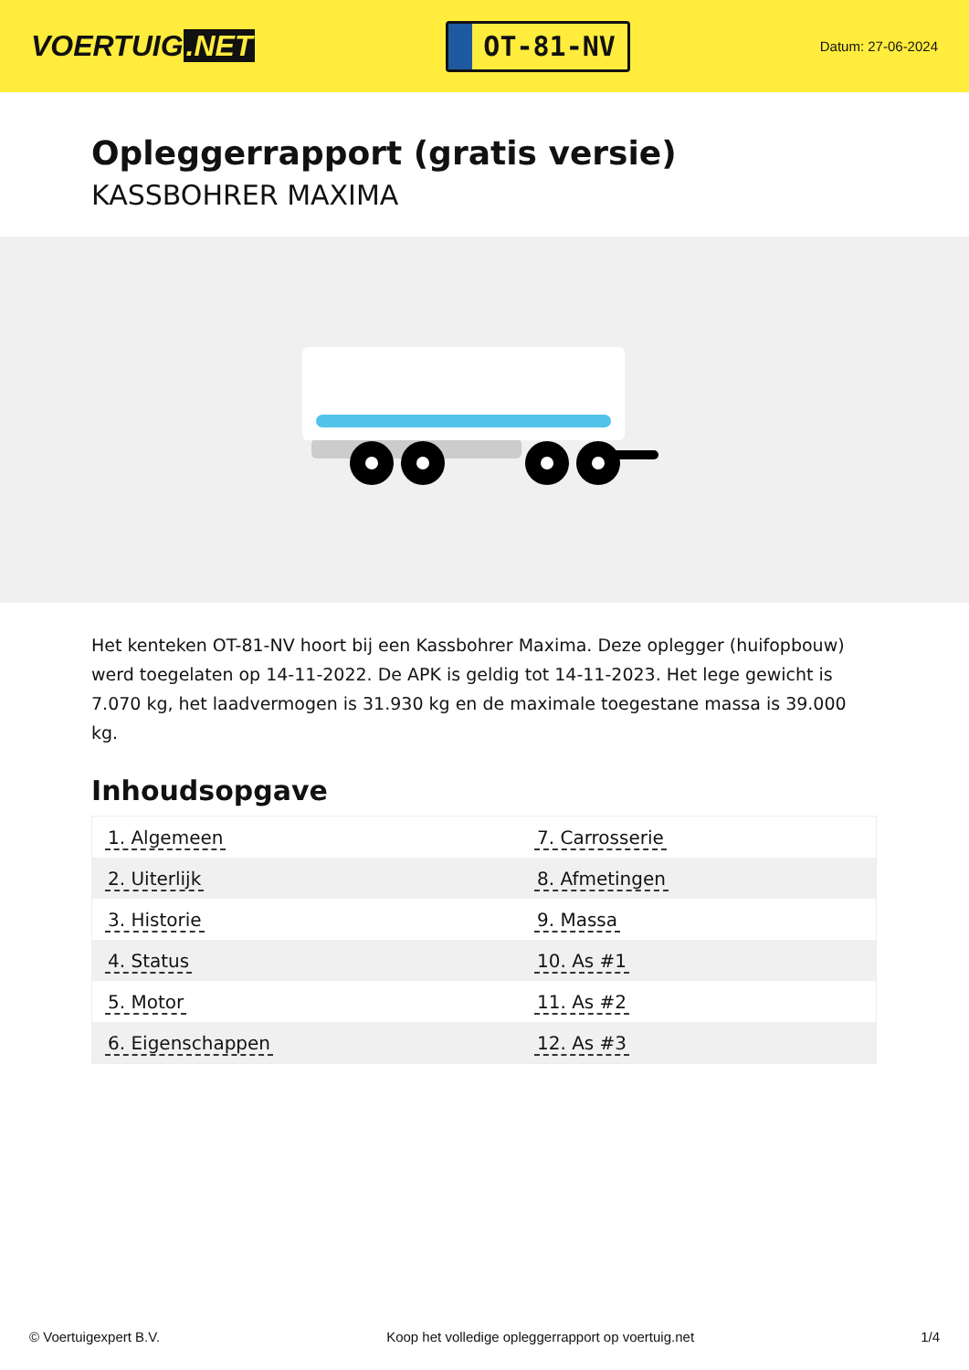VOERTUIG.NET
OT-81-NV
Datum: 27-06-2024
Opleggerrapport (gratis versie)
KASSBOHRER MAXIMA
Het kenteken OT-81-NV hoort bij een Kassbohrer Maxima. Deze oplegger (huifopbouw) werd toegelaten op 14-11-2022. De APK is geldig tot 14-11-2023. Het lege gewicht is 7.070 kg, het laadvermogen is 31.930 kg en de maximale toegestane massa is 39.000 kg.
Inhoudsopgave
| 1. Algemeen | 7. Carrosserie |
| 2. Uiterlijk | 8. Afmetingen |
| 3. Historie | 9. Massa |
| 4. Status | 10. As #1 |
| 5. Motor | 11. As #2 |
| 6. Eigenschappen | 12. As #3 |
© Voertuigexpert B.V. Koop het volledige opleggerrapport op voertuig.net 1/4